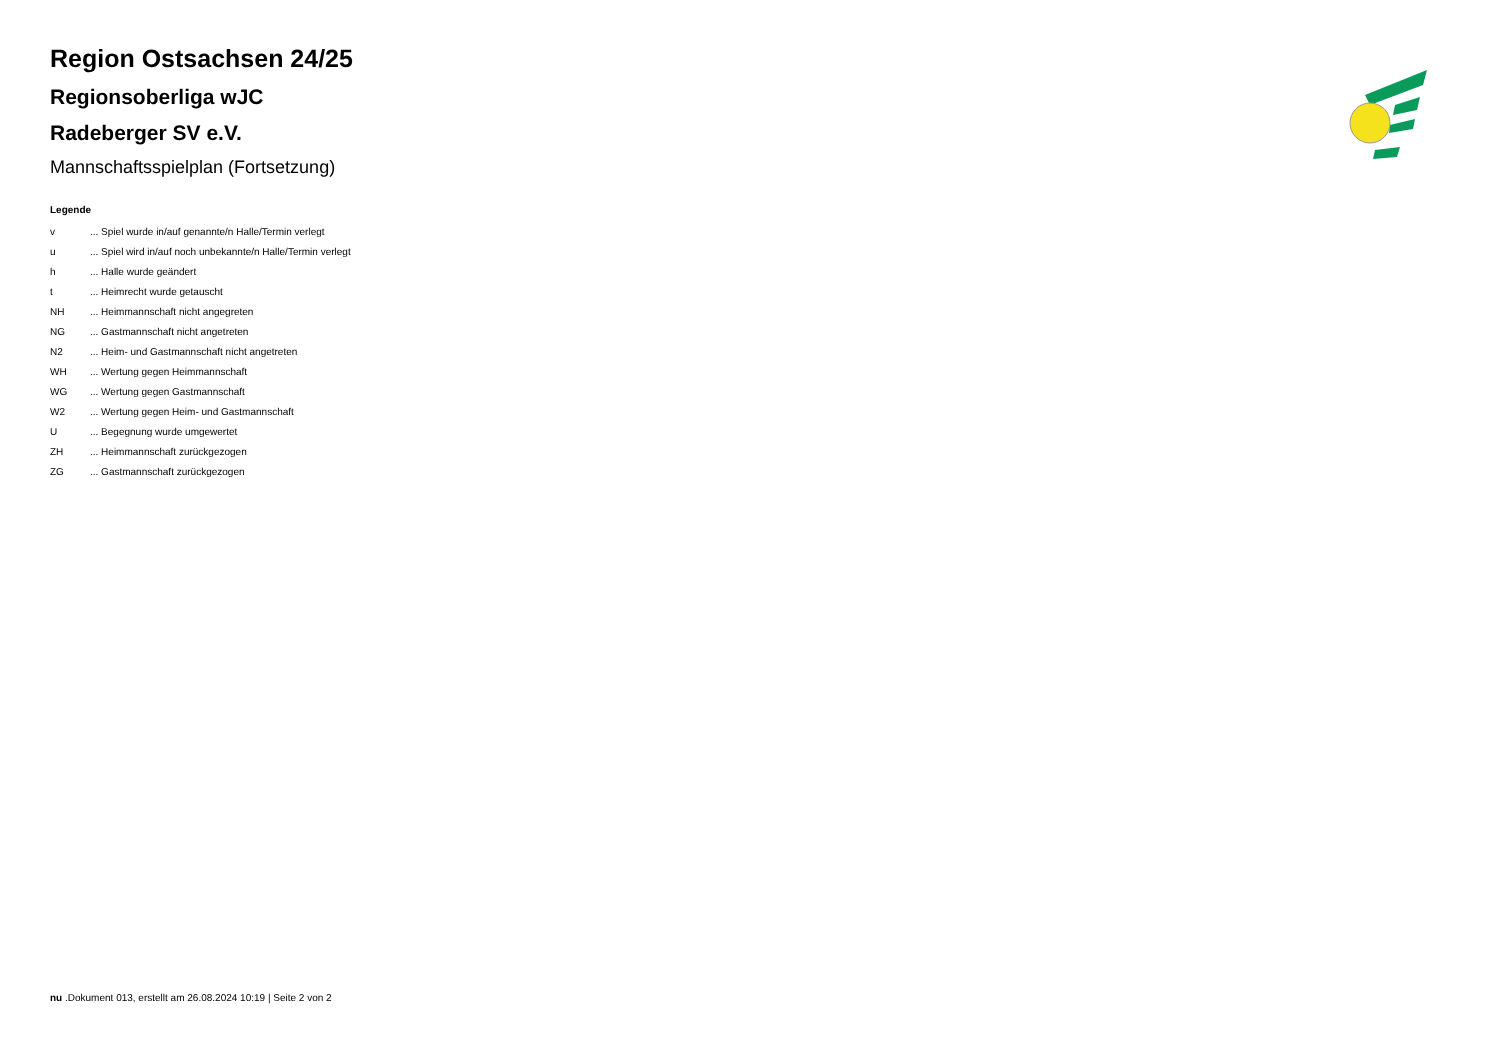Region Ostsachsen 24/25
Regionsoberliga wJC
Radeberger SV e.V.
Mannschaftsspielplan (Fortsetzung)
Legende
| v | ... Spiel wurde in/auf genannte/n Halle/Termin verlegt |
| u | ... Spiel wird in/auf noch unbekannte/n Halle/Termin verlegt |
| h | ... Halle wurde geändert |
| t | ... Heimrecht wurde getauscht |
| NH | ... Heimmannschaft nicht angegreten |
| NG | ... Gastmannschaft nicht angetreten |
| N2 | ... Heim- und Gastmannschaft nicht angetreten |
| WH | ... Wertung gegen Heimmannschaft |
| WG | ... Wertung gegen Gastmannschaft |
| W2 | ... Wertung gegen Heim- und Gastmannschaft |
| U | ... Begegnung wurde umgewertet |
| ZH | ... Heimmannschaft zurückgezogen |
| ZG | ... Gastmannschaft zurückgezogen |
nu .Dokument 013, erstellt am 26.08.2024 10:19 | Seite 2 von 2